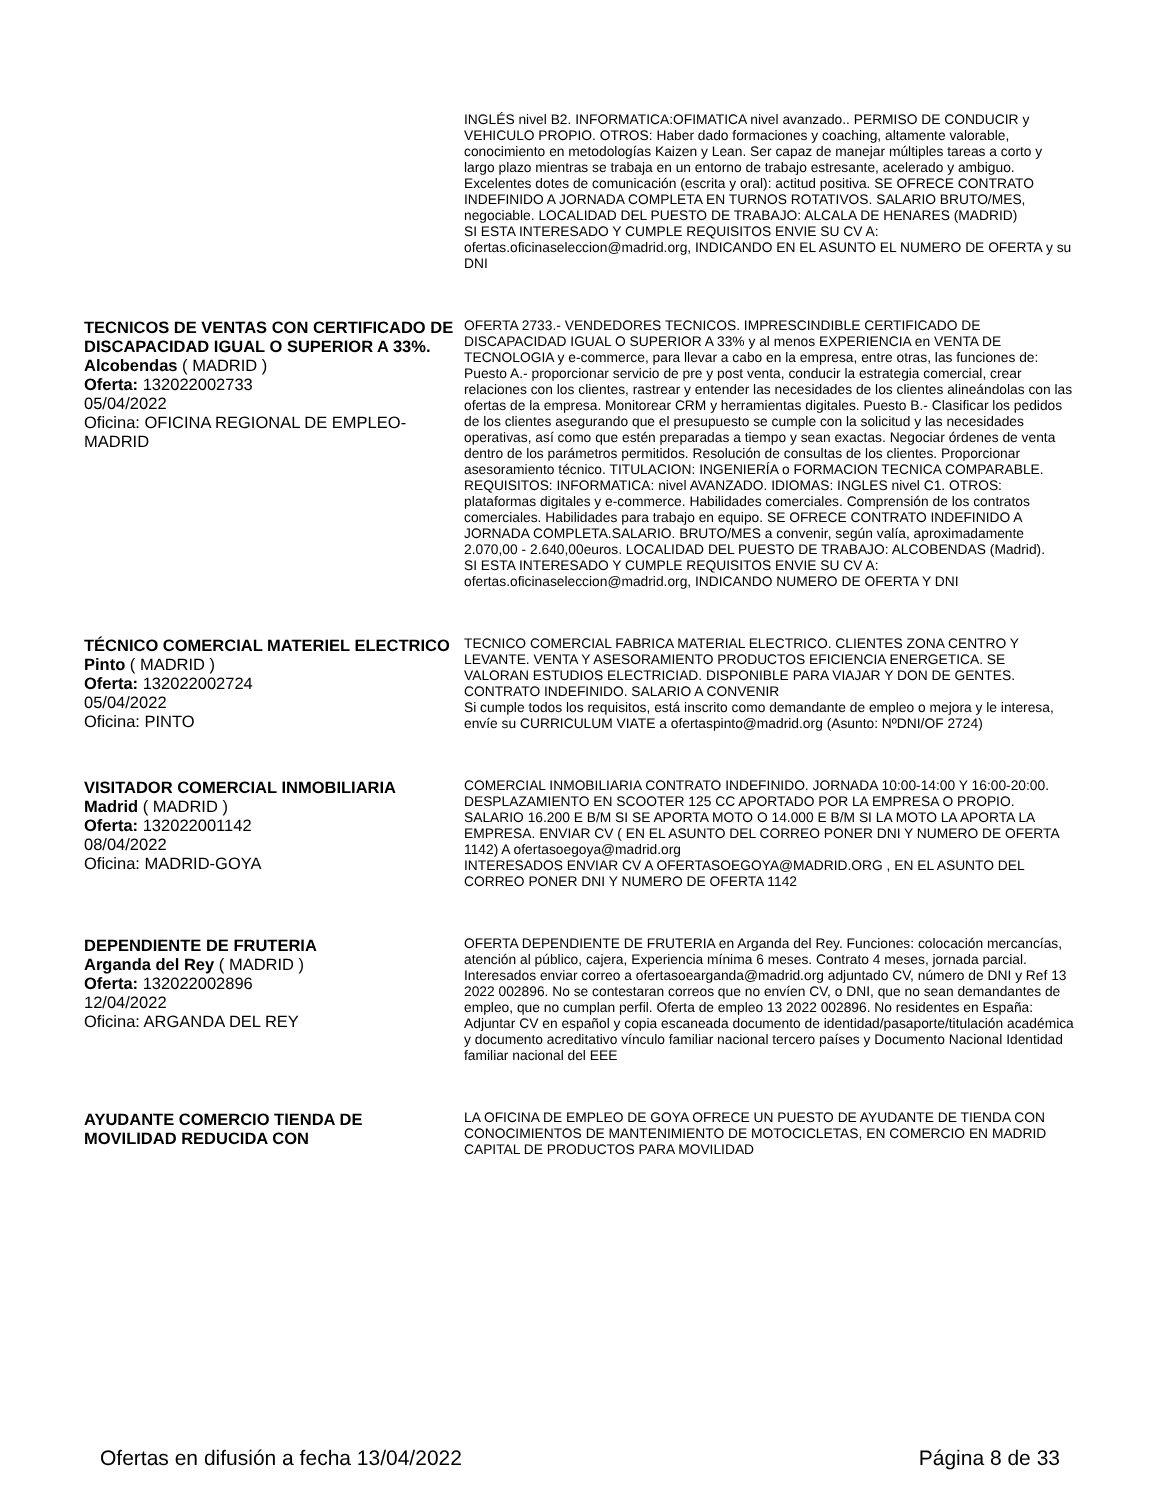| | INGLÉS nivel B2. INFORMATICA:OFIMATICA nivel avanzado.. PERMISO DE CONDUCIR y VEHICULO PROPIO. OTROS: Haber dado formaciones y coaching, altamente valorable, conocimiento en metodologías Kaizen y Lean. Ser capaz de manejar múltiples tareas a corto y largo plazo mientras se trabaja en un entorno de trabajo estresante, acelerado y ambiguo. Excelentes dotes de comunicación (escrita y oral): actitud positiva. SE OFRECE CONTRATO INDEFINIDO A JORNADA COMPLETA EN TURNOS ROTATIVOS. SALARIO BRUTO/MES, negociable. LOCALIDAD DEL PUESTO DE TRABAJO: ALCALA DE HENARES (MADRID) SI ESTA INTERESADO Y CUMPLE REQUISITOS ENVIE SU CV A: ofertas.oficinaseleccion@madrid.org, INDICANDO EN EL ASUNTO EL NUMERO DE OFERTA y su DNI |
| TECNICOS DE VENTAS CON CERTIFICADO DE DISCAPACIDAD IGUAL O SUPERIOR A 33%. Alcobendas ( MADRID ) Oferta: 132022002733 05/04/2022 Oficina: OFICINA REGIONAL DE EMPLEO-MADRID | OFERTA 2733.- VENDEDORES TECNICOS. IMPRESCINDIBLE CERTIFICADO DE DISCAPACIDAD IGUAL O SUPERIOR A 33% y al menos EXPERIENCIA en VENTA DE TECNOLOGIA y e-commerce, para llevar a cabo en la empresa, entre otras, las funciones de: Puesto A.- proporcionar servicio de pre y post venta, conducir la estrategia comercial, crear relaciones con los clientes, rastrear y entender las necesidades de los clientes alineándolas con las ofertas de la empresa. Monitorear CRM y herramientas digitales. Puesto B.- Clasificar los pedidos de los clientes asegurando que el presupuesto se cumple con la solicitud y las necesidades operativas, así como que estén preparadas a tiempo y sean exactas. Negociar órdenes de venta dentro de los parámetros permitidos. Resolución de consultas de los clientes. Proporcionar asesoramiento técnico. TITULACION: INGENIERÍA o FORMACION TECNICA COMPARABLE. REQUISITOS: INFORMATICA: nivel AVANZADO. IDIOMAS: INGLES nivel C1. OTROS: plataformas digitales y e-commerce. Habilidades comerciales. Comprensión de los contratos comerciales. Habilidades para trabajo en equipo. SE OFRECE CONTRATO INDEFINIDO A JORNADA COMPLETA.SALARIO. BRUTO/MES a convenir, según valía, aproximadamente 2.070,00 - 2.640,00euros. LOCALIDAD DEL PUESTO DE TRABAJO: ALCOBENDAS (Madrid). SI ESTA INTERESADO Y CUMPLE REQUISITOS ENVIE SU CV A: ofertas.oficinaseleccion@madrid.org, INDICANDO NUMERO DE OFERTA Y DNI |
| TÉCNICO COMERCIAL MATERIEL ELECTRICO Pinto ( MADRID ) Oferta: 132022002724 05/04/2022 Oficina: PINTO | TECNICO COMERCIAL FABRICA MATERIAL ELECTRICO. CLIENTES ZONA CENTRO Y LEVANTE. VENTA Y ASESORAMIENTO PRODUCTOS EFICIENCIA ENERGETICA. SE VALORAN ESTUDIOS ELECTRICIAD. DISPONIBLE PARA VIAJAR Y DON DE GENTES. CONTRATO INDEFINIDO. SALARIO A CONVENIR Si cumple todos los requisitos, está inscrito como demandante de empleo o mejora y le interesa, envíe su CURRICULUM VIATE a ofertaspinto@madrid.org (Asunto: NºDNI/OF 2724) |
| VISITADOR COMERCIAL INMOBILIARIA Madrid ( MADRID ) Oferta: 132022001142 08/04/2022 Oficina: MADRID-GOYA | COMERCIAL INMOBILIARIA CONTRATO INDEFINIDO. JORNADA 10:00-14:00 Y 16:00-20:00. DESPLAZAMIENTO EN SCOOTER 125 CC APORTADO POR LA EMPRESA O PROPIO. SALARIO 16.200 E B/M SI SE APORTA MOTO O 14.000 E B/M SI LA MOTO LA APORTA LA EMPRESA. ENVIAR CV ( EN EL ASUNTO DEL CORREO PONER DNI Y NUMERO DE OFERTA 1142) A ofertasoegoya@madrid.org INTERESADOS ENVIAR CV A OFERTASOEGOYA@MADRID.ORG , EN EL ASUNTO DEL CORREO PONER DNI Y NUMERO DE OFERTA 1142 |
| DEPENDIENTE DE FRUTERIA Arganda del Rey ( MADRID ) Oferta: 132022002896 12/04/2022 Oficina: ARGANDA DEL REY | OFERTA DEPENDIENTE DE FRUTERIA en Arganda del Rey. Funciones: colocación mercancías, atención al público, cajera, Experiencia mínima 6 meses. Contrato 4 meses, jornada parcial. Interesados enviar correo a ofertasoearganda@madrid.org adjuntado CV, número de DNI y Ref 13 2022 002896. No se contestaran correos que no envíen CV, o DNI, que no sean demandantes de empleo, que no cumplan perfil. Oferta de empleo 13 2022 002896. No residentes en España: Adjuntar CV en español y copia escaneada documento de identidad/pasaporte/titulación académica y documento acreditativo vínculo familiar nacional tercero países y Documento Nacional Identidad familiar nacional del EEE |
| AYUDANTE COMERCIO TIENDA DE MOVILIDAD REDUCIDA CON | LA OFICINA DE EMPLEO DE GOYA OFRECE UN PUESTO DE AYUDANTE DE TIENDA CON CONOCIMIENTOS DE MANTENIMIENTO DE MOTOCICLETAS, EN COMERCIO EN MADRID CAPITAL DE PRODUCTOS PARA MOVILIDAD |
Ofertas en difusión a fecha 13/04/2022 Página 8 de 33